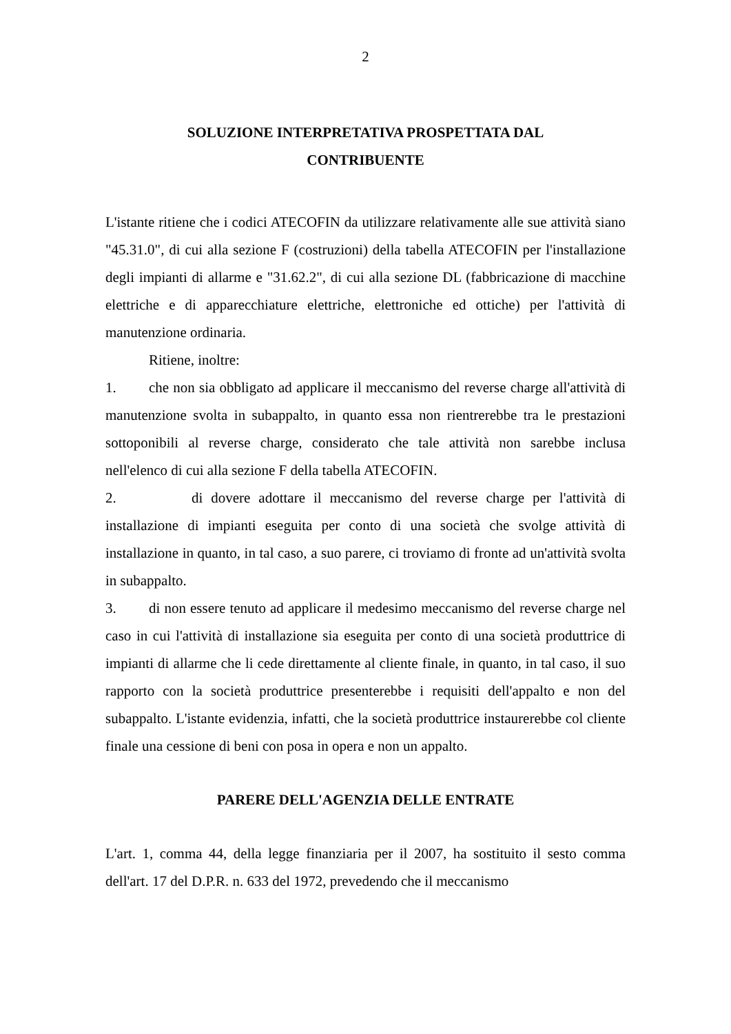2
SOLUZIONE INTERPRETATIVA PROSPETTATA DAL
CONTRIBUENTE
L'istante ritiene che i codici ATECOFIN da utilizzare relativamente alle sue attività siano "45.31.0", di cui alla sezione F (costruzioni) della tabella ATECOFIN per l'installazione degli impianti di allarme e "31.62.2", di cui alla sezione DL (fabbricazione di macchine elettriche e di apparecchiature elettriche, elettroniche ed ottiche) per l'attività di manutenzione ordinaria.
Ritiene, inoltre:
1. che non sia obbligato ad applicare il meccanismo del reverse charge all'attività di manutenzione svolta in subappalto, in quanto essa non rientrerebbe tra le prestazioni sottoponibili al reverse charge, considerato che tale attività non sarebbe inclusa nell'elenco di cui alla sezione F della tabella ATECOFIN.
2. di dovere adottare il meccanismo del reverse charge per l'attività di installazione di impianti eseguita per conto di una società che svolge attività di installazione in quanto, in tal caso, a suo parere, ci troviamo di fronte ad un'attività svolta in subappalto.
3. di non essere tenuto ad applicare il medesimo meccanismo del reverse charge nel caso in cui l'attività di installazione sia eseguita per conto di una società produttrice di impianti di allarme che li cede direttamente al cliente finale, in quanto, in tal caso, il suo rapporto con la società produttrice presenterebbe i requisiti dell'appalto e non del subappalto. L'istante evidenzia, infatti, che la società produttrice instaurerebbe col cliente finale una cessione di beni con posa in opera e non un appalto.
PARERE DELL'AGENZIA DELLE ENTRATE
L'art. 1, comma 44, della legge finanziaria per il 2007, ha sostituito il sesto comma dell'art. 17 del D.P.R. n. 633 del 1972, prevedendo che il meccanismo